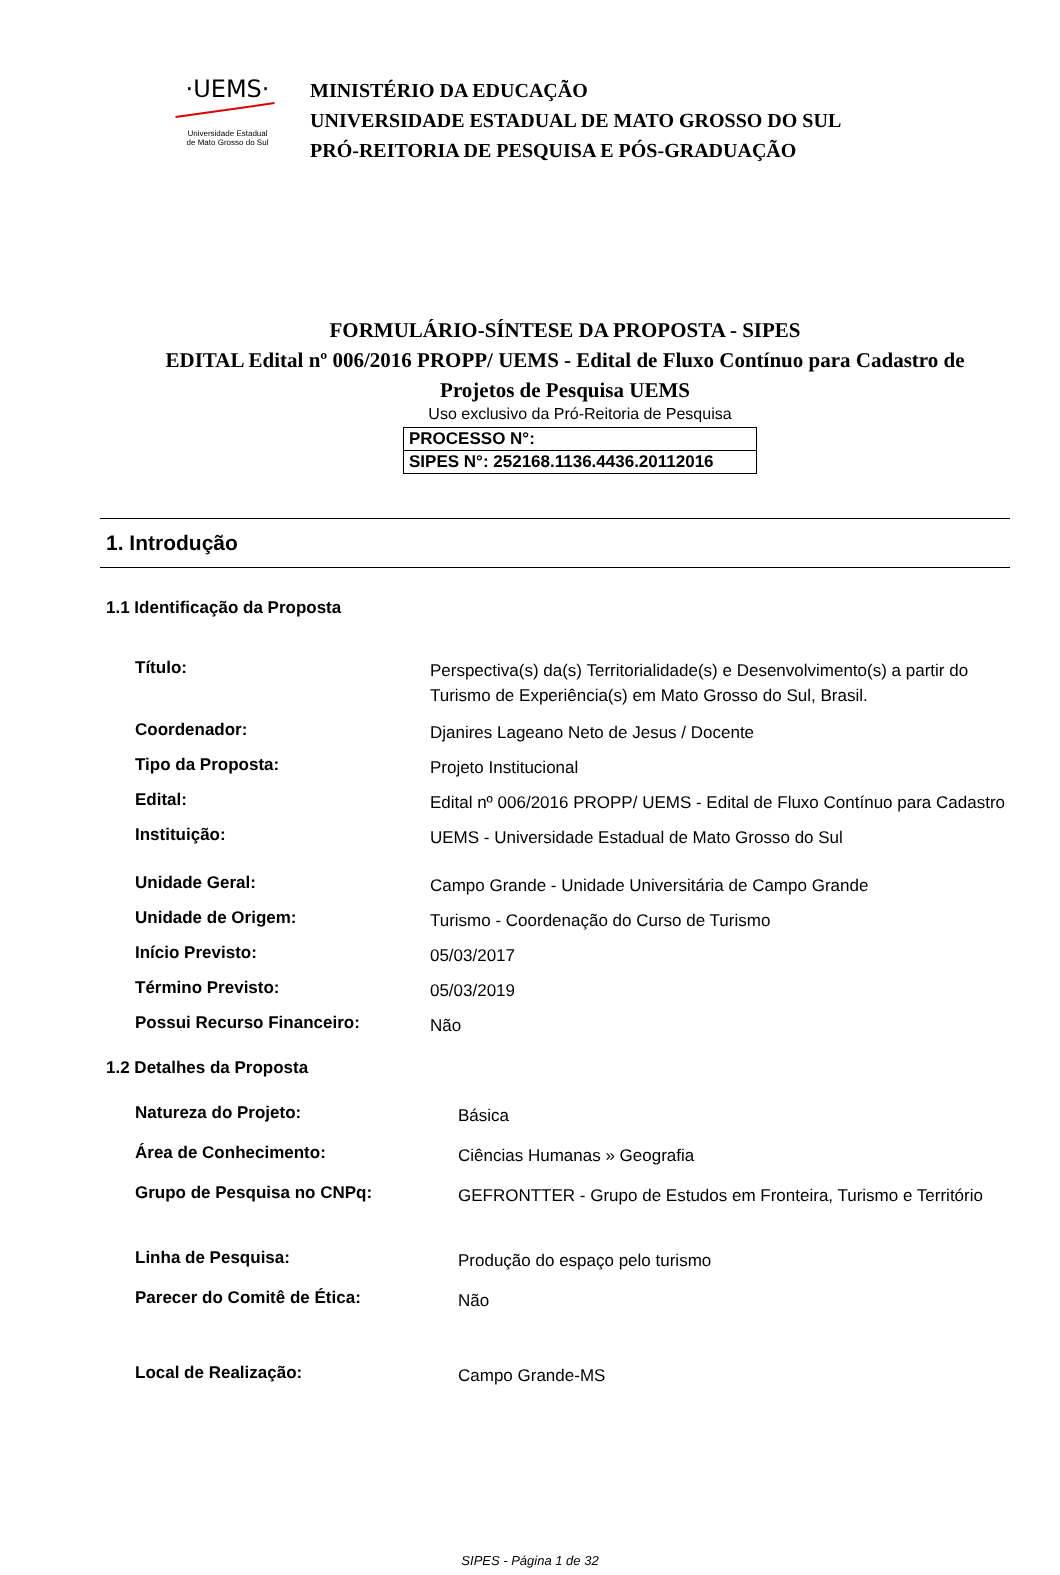·UEMS·
Universidade Estadual
de Mato Grosso do Sul
MINISTÉRIO DA EDUCAÇÃO
UNIVERSIDADE ESTADUAL DE MATO GROSSO DO SUL
PRÓ-REITORIA DE PESQUISA E PÓS-GRADUAÇÃO
FORMULÁRIO-SÍNTESE DA PROPOSTA - SIPES
EDITAL Edital nº 006/2016 PROPP/ UEMS - Edital de Fluxo Contínuo para Cadastro de Projetos de Pesquisa UEMS
Uso exclusivo da Pró-Reitoria de Pesquisa
| PROCESSO N°: |
| SIPES N°: 252168.1136.4436.20112016 |
1. Introdução
1.1 Identificação da Proposta
| Título: | Perspectiva(s) da(s) Territorialidade(s) e Desenvolvimento(s) a partir do Turismo de Experiência(s) em Mato Grosso do Sul, Brasil. |
| Coordenador: | Djanires Lageano Neto de Jesus / Docente |
| Tipo da Proposta: | Projeto Institucional |
| Edital: | Edital nº 006/2016 PROPP/ UEMS - Edital de Fluxo Contínuo para Cadastro |
| Instituição: | UEMS - Universidade Estadual de Mato Grosso do Sul |
| Unidade Geral: | Campo Grande - Unidade Universitária de Campo Grande |
| Unidade de Origem: | Turismo - Coordenação do Curso de Turismo |
| Início Previsto: | 05/03/2017 |
| Término Previsto: | 05/03/2019 |
| Possui Recurso Financeiro: | Não |
1.2 Detalhes da Proposta
| Natureza do Projeto: | Básica |
| Área de Conhecimento: | Ciências Humanas » Geografia |
| Grupo de Pesquisa no CNPq: | GEFRONTTER - Grupo de Estudos em Fronteira, Turismo e Território |
| Linha de Pesquisa: | Produção do espaço pelo turismo |
| Parecer do Comitê de Ética: | Não |
| Local de Realização: | Campo Grande-MS |
SIPES - Página 1 de 32